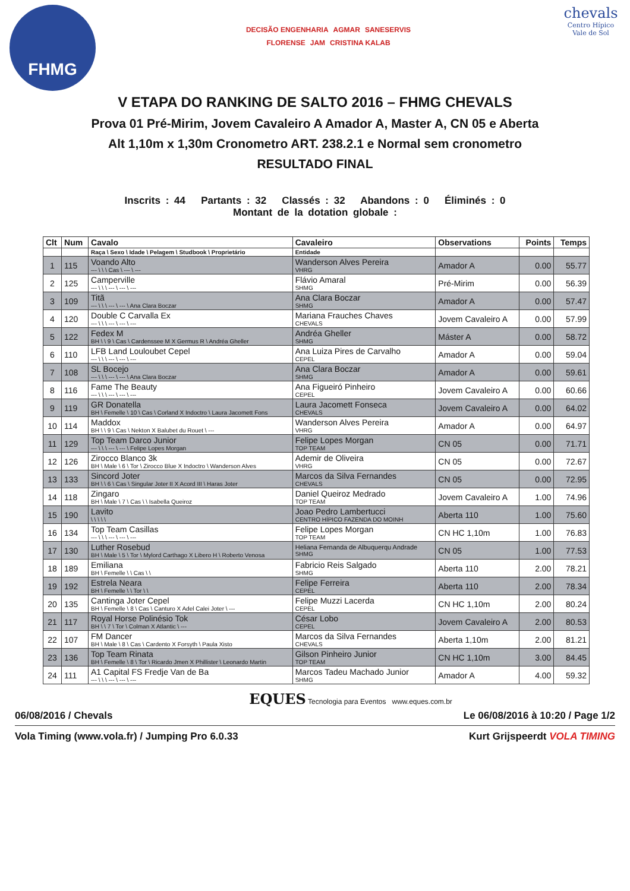FHMG
DECISÃO ENGENHARIA AGMAR SANESERVIS FLORENSE JAM CRISTINA KALAB
chevals
Centro Hípico Vale de Sol
V ETAPA DO RANKING DE SALTO 2016 – FHMG CHEVALS
Prova 01 Pré-Mirim, Jovem Cavaleiro A Amador A, Master A, CN 05 e Aberta
Alt 1,10m x 1,30m Cronometro ART. 238.2.1 e Normal sem cronometro
RESULTADO FINAL
Inscrits : 44 Partants : 32 Classés : 32 Abandons : 0 Éliminés : 0
Montant de la dotation globale :
| Clt | Num | Cavalo | Cavaleiro | Observations | Points | Temps |
| --- | --- | --- | --- | --- | --- | --- |
| | | Raça \ Sexo \ Idade \ Pelagem \ Studbook \ Proprietário | Entidade | | | |
| 1 | 115 | Voando Alto --- \ \ \ Cas \ --- \ --- | Wanderson Alves Pereira VHRG | Amador A | 0.00 | 55.77 |
| 2 | 125 | Camperville --- \ \ \ --- \ --- \ --- | Flávio Amaral SHMG | Pré-Mirim | 0.00 | 56.39 |
| 3 | 109 | Titã --- \ \ \ --- \ --- \ Ana Clara Boczar | Ana Clara Boczar SHMG | Amador A | 0.00 | 57.47 |
| 4 | 120 | Double C Carvalla Ex --- \ \ \ --- \ --- \ --- | Mariana Frauches Chaves CHEVALS | Jovem Cavaleiro A | 0.00 | 57.99 |
| 5 | 122 | Fedex M BH \ \ 9 \ Cas \ Cardenssee M X Germus R \ Andréa Gheller | Andréa Gheller SHMG | Máster A | 0.00 | 58.72 |
| 6 | 110 | LFB Land Louloubet Cepel --- \ \ \ --- \ --- \ --- | Ana Luiza Pires de Carvalho CEPEL | Amador A | 0.00 | 59.04 |
| 7 | 108 | SL Bocejo --- \ \ \ --- \ --- \ Ana Clara Boczar | Ana Clara Boczar SHMG | Amador A | 0.00 | 59.61 |
| 8 | 116 | Fame The Beauty --- \ \ \ --- \ --- \ --- | Ana Figueiró Pinheiro CEPEL | Jovem Cavaleiro A | 0.00 | 60.66 |
| 9 | 119 | GR Donatella BH \ Femelle \ 10 \ Cas \ Corland X Indoctro \ Laura Jacomett Fons | Laura Jacomett Fonseca CHEVALS | Jovem Cavaleiro A | 0.00 | 64.02 |
| 10 | 114 | Maddox BH \ \ 9 \ Cas \ Nekton X Balubet du Rouet \ --- | Wanderson Alves Pereira VHRG | Amador A | 0.00 | 64.97 |
| 11 | 129 | Top Team Darco Junior --- \ \ \ --- \ --- \ Felipe Lopes Morgan | Felipe Lopes Morgan TOP TEAM | CN 05 | 0.00 | 71.71 |
| 12 | 126 | Zirocco Blanco 3k BH \ Male \ 6 \ Tor \ Zirocco Blue X Indoctro \ Wanderson Alves | Ademir de Oliveira VHRG | CN 05 | 0.00 | 72.67 |
| 13 | 133 | Sincord Joter BH \ \ 6 \ Cas \ Singular Joter II X Acord III \ Haras Joter | Marcos da Silva Fernandes CHEVALS | CN 05 | 0.00 | 72.95 |
| 14 | 118 | Zingaro BH \ Male \ 7 \ Cas \ \ Isabella Queiroz | Daniel Queiroz Medrado TOP TEAM | Jovem Cavaleiro A | 1.00 | 74.96 |
| 15 | 190 | Lavito \ \ \ \ \ | Joao Pedro Lambertucci CENTRO HÍPICO FAZENDA DO MOINH | Aberta 110 | 1.00 | 75.60 |
| 16 | 134 | Top Team Casillas --- \ \ \ --- \ --- \ --- | Felipe Lopes Morgan TOP TEAM | CN HC 1,10m | 1.00 | 76.83 |
| 17 | 130 | Luther Rosebud BH \ Male \ 5 \ Tor \ Mylord Carthago X Libero H \ Roberto Venosa | Heliana Fernanda de Albuquerqu Andrade SHMG | CN 05 | 1.00 | 77.53 |
| 18 | 189 | Emiliana BH \ Femelle \ \ Cas \ \ | Fabricio Reis Salgado SHMG | Aberta 110 | 2.00 | 78.21 |
| 19 | 192 | Estrela Neara BH \ Femelle \ \ Tor \ \ | Felipe Ferreira CEPEL | Aberta 110 | 2.00 | 78.34 |
| 20 | 135 | Cantinga Joter Cepel BH \ Femelle \ 8 \ Cas \ Canturo X Adel Calei Joter \ --- | Felipe Muzzi Lacerda CEPEL | CN HC 1,10m | 2.00 | 80.24 |
| 21 | 117 | Royal Horse Polinésio Tok BH \ \ 7 \ Tor \ Colman X Atlantic \ --- | César Lobo CEPEL | Jovem Cavaleiro A | 2.00 | 80.53 |
| 22 | 107 | FM Dancer BH \ Male \ 8 \ Cas \ Cardento X Forsyth \ Paula Xisto | Marcos da Silva Fernandes CHEVALS | Aberta 1,10m | 2.00 | 81.21 |
| 23 | 136 | Top Team Rinata BH \ Femelle \ 8 \ Tor \ Ricardo Jmen X Phillister \ Leonardo Martin | Gilson Pinheiro Junior TOP TEAM | CN HC 1,10m | 3.00 | 84.45 |
| 24 | 111 | A1 Capital FS Fredje Van de Ba --- \ \ \ --- \ --- \ --- | Marcos Tadeu Machado Junior SHMG | Amador A | 4.00 | 59.32 |
EQUES Tecnologia para Eventos www.eques.com.br
06/08/2016 / Chevals Le 06/08/2016 à 10:20 / Page 1/2
Vola Timing (www.vola.fr) / Jumping Pro 6.0.33 Kurt Grijspeerdt VOLA TIMING